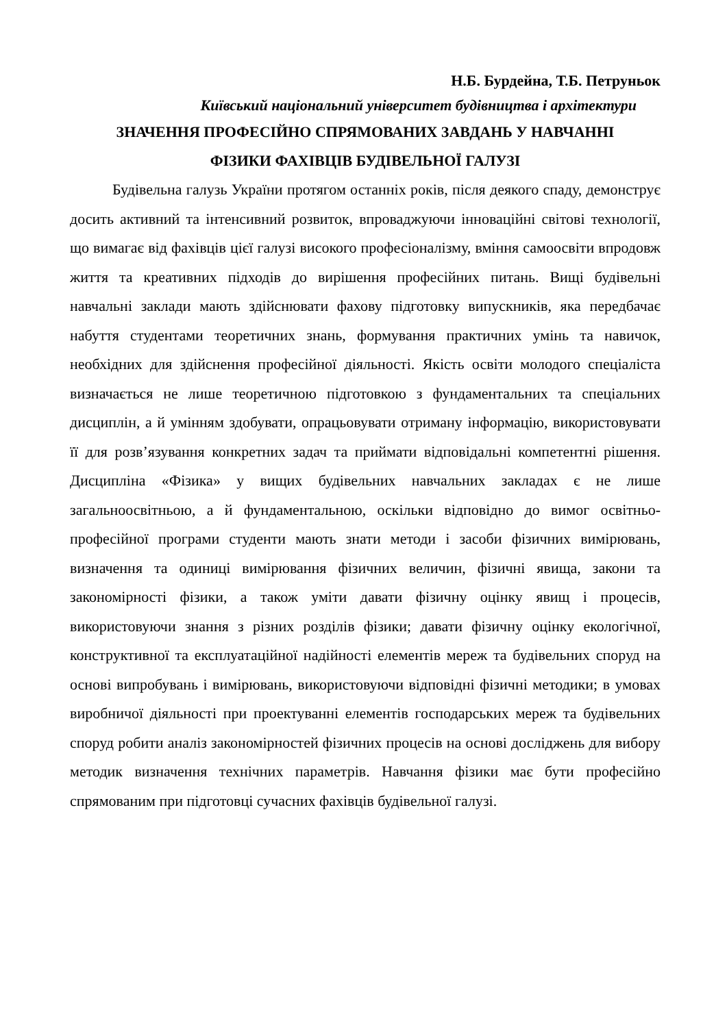Н.Б. Бурдейна, Т.Б. Петруньок
Київський національний університет будівництва і архітектури
ЗНАЧЕННЯ ПРОФЕСІЙНО СПРЯМОВАНИХ ЗАВДАНЬ У НАВЧАННІ
ФІЗИКИ ФАХІВЦІВ БУДІВЕЛЬНОЇ ГАЛУЗІ
Будівельна галузь України протягом останніх років, після деякого спаду, демонструє досить активний та інтенсивний розвиток, впроваджуючи інноваційні світові технології, що вимагає від фахівців цієї галузі високого професіоналізму, вміння самоосвіти впродовж життя та креативних підходів до вирішення професійних питань. Вищі будівельні навчальні заклади мають здійснювати фахову підготовку випускників, яка передбачає набуття студентами теоретичних знань, формування практичних умінь та навичок, необхідних для здійснення професійної діяльності. Якість освіти молодого спеціаліста визначається не лише теоретичною підготовкою з фундаментальних та спеціальних дисциплін, а й умінням здобувати, опрацьовувати отриману інформацію, використовувати її для розв’язування конкретних задач та приймати відповідальні компетентні рішення. Дисципліна «Фізика» у вищих будівельних навчальних закладах є не лише загальноосвітньою, а й фундаментальною, оскільки відповідно до вимог освітньо-професійної програми студенти мають знати методи і засоби фізичних вимірювань, визначення та одиниці вимірювання фізичних величин, фізичні явища, закони та закономірності фізики, а також уміти давати фізичну оцінку явищ і процесів, використовуючи знання з різних розділів фізики; давати фізичну оцінку екологічної, конструктивної та експлуатаційної надійності елементів мереж та будівельних споруд на основі випробувань і вимірювань, використовуючи відповідні фізичні методики; в умовах виробничої діяльності при проектуванні елементів господарських мереж та будівельних споруд робити аналіз закономірностей фізичних процесів на основі досліджень для вибору методик визначення технічних параметрів. Навчання фізики має бути професійно спрямованим при підготовці сучасних фахівців будівельної галузі.